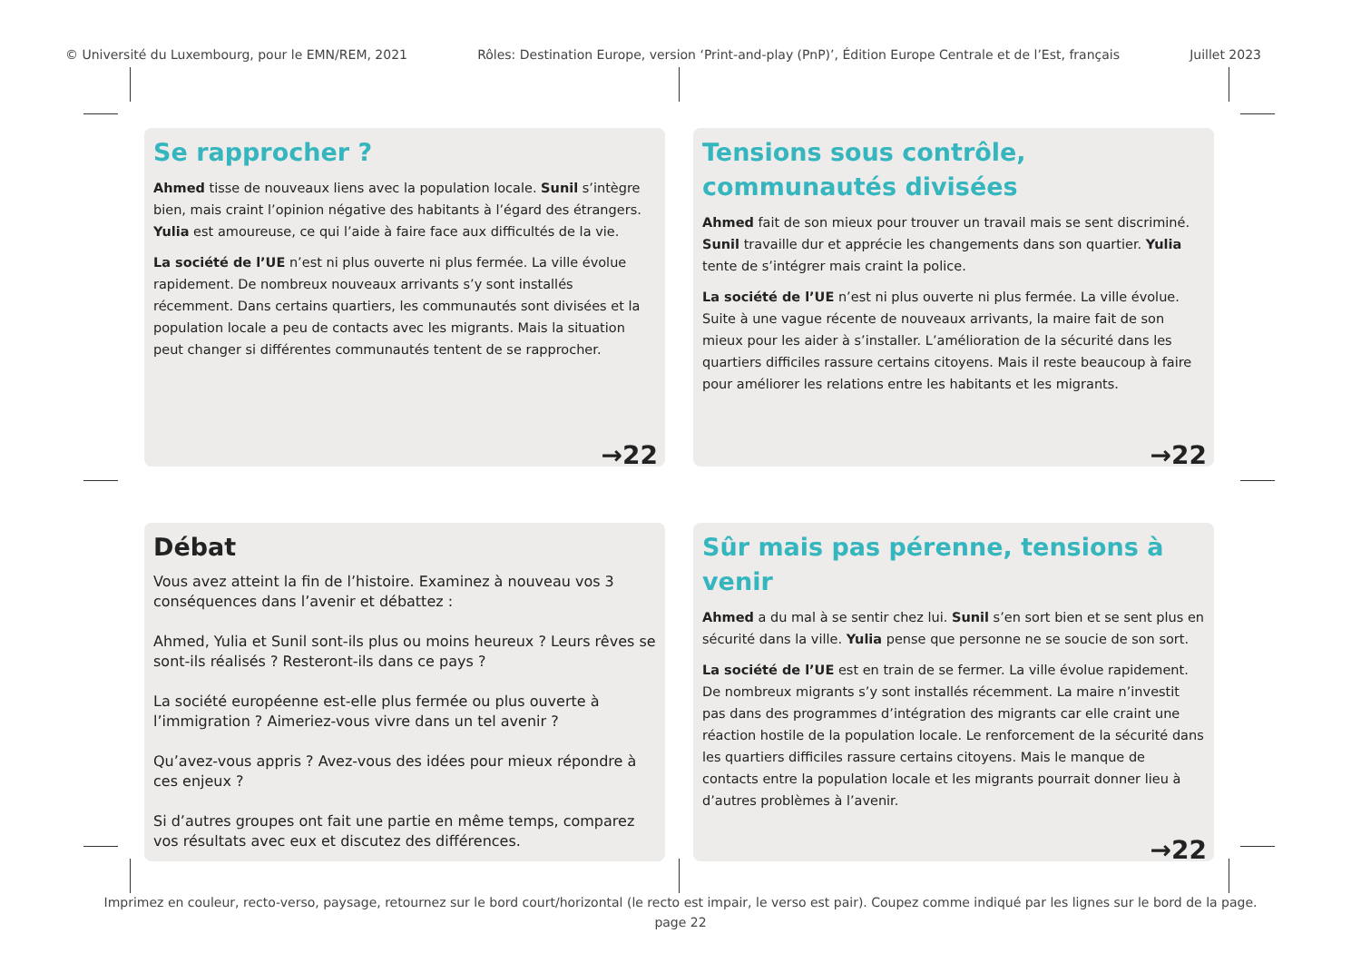© Université du Luxembourg, pour le EMN/REM, 2021 Rôles: Destination Europe, version ‘Print-and-play (PnP)’, Édition Europe Centrale et de l’Est, français Juillet 2023
Se rapprocher ?
Ahmed tisse de nouveaux liens avec la population locale. Sunil s’intègre bien, mais craint l’opinion négative des habitants à l’égard des étrangers. Yulia est amoureuse, ce qui l’aide à faire face aux difficultés de la vie.
La société de l’UE n’est ni plus ouverte ni plus fermée. La ville évolue rapidement. De nombreux nouveaux arrivants s’y sont installés récemment. Dans certains quartiers, les communautés sont divisées et la population locale a peu de contacts avec les migrants. Mais la situation peut changer si différentes communautés tentent de se rapprocher.
→22
Tensions sous contrôle, communautés divisées
Ahmed fait de son mieux pour trouver un travail mais se sent discriminé. Sunil travaille dur et apprécie les changements dans son quartier. Yulia tente de s’intégrer mais craint la police.
La société de l’UE n’est ni plus ouverte ni plus fermée. La ville évolue. Suite à une vague récente de nouveaux arrivants, la maire fait de son mieux pour les aider à s’installer. L’amélioration de la sécurité dans les quartiers difficiles rassure certains citoyens. Mais il reste beaucoup à faire pour améliorer les relations entre les habitants et les migrants.
→22
Débat
Vous avez atteint la fin de l’histoire. Examinez à nouveau vos 3 conséquences dans l’avenir et débattez :
Ahmed, Yulia et Sunil sont-ils plus ou moins heureux ? Leurs rêves se sont-ils réalisés ? Resteront-ils dans ce pays ?
La société européenne est-elle plus fermée ou plus ouverte à l’immigration ? Aimeriez-vous vivre dans un tel avenir ?
Qu’avez-vous appris ? Avez-vous des idées pour mieux répondre à ces enjeux ?
Si d’autres groupes ont fait une partie en même temps, comparez vos résultats avec eux et discutez des différences.
Sûr mais pas pérenne, tensions à venir
Ahmed a du mal à se sentir chez lui. Sunil s’en sort bien et se sent plus en sécurité dans la ville. Yulia pense que personne ne se soucie de son sort.
La société de l’UE est en train de se fermer. La ville évolue rapidement. De nombreux migrants s’y sont installés récemment. La maire n’investit pas dans des programmes d’intégration des migrants car elle craint une réaction hostile de la population locale. Le renforcement de la sécurité dans les quartiers difficiles rassure certains citoyens. Mais le manque de contacts entre la population locale et les migrants pourrait donner lieu à d’autres problèmes à l’avenir.
→22
Imprimez en couleur, recto-verso, paysage, retournez sur le bord court/horizontal (le recto est impair, le verso est pair). Coupez comme indiqué par les lignes sur le bord de la page.
page 22